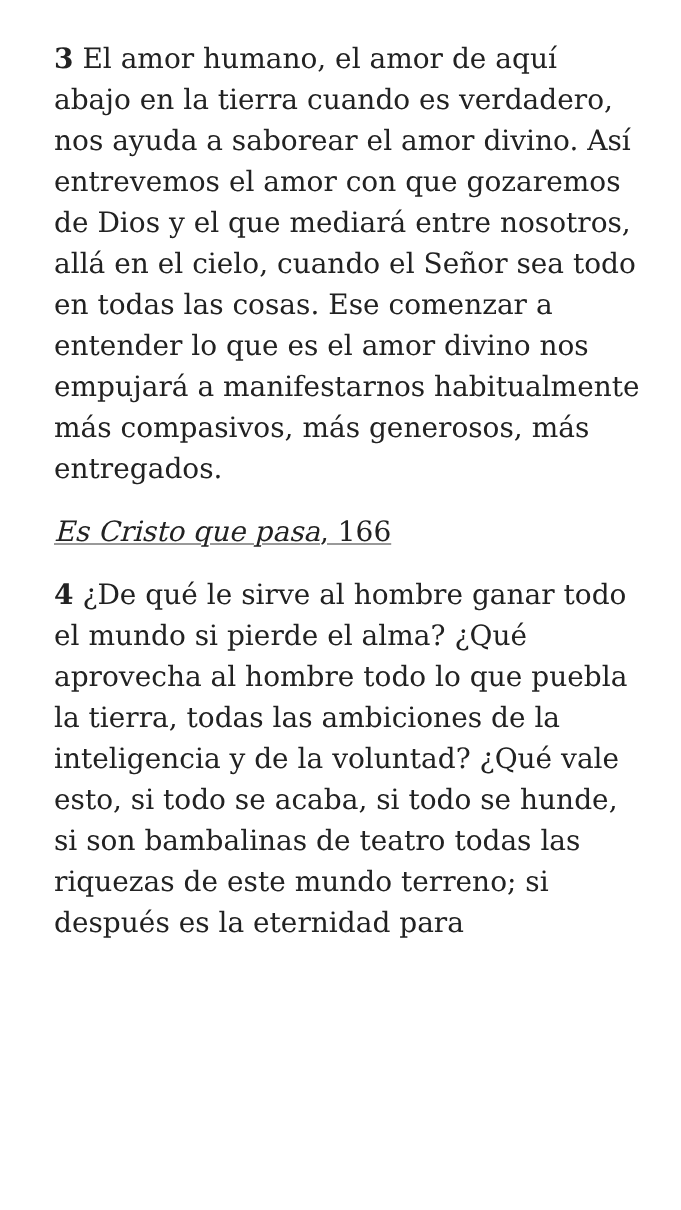3 El amor humano, el amor de aquí abajo en la tierra cuando es verdadero, nos ayuda a saborear el amor divino. Así entrevemos el amor con que gozaremos de Dios y el que mediará entre nosotros, allá en el cielo, cuando el Señor sea todo en todas las cosas. Ese comenzar a entender lo que es el amor divino nos empujará a manifestarnos habitualmente más compasivos, más generosos, más entregados.
Es Cristo que pasa, 166
4 ¿De qué le sirve al hombre ganar todo el mundo si pierde el alma? ¿Qué aprovecha al hombre todo lo que puebla la tierra, todas las ambiciones de la inteligencia y de la voluntad? ¿Qué vale esto, si todo se acaba, si todo se hunde, si son bambalinas de teatro todas las riquezas de este mundo terreno; si después es la eternidad para